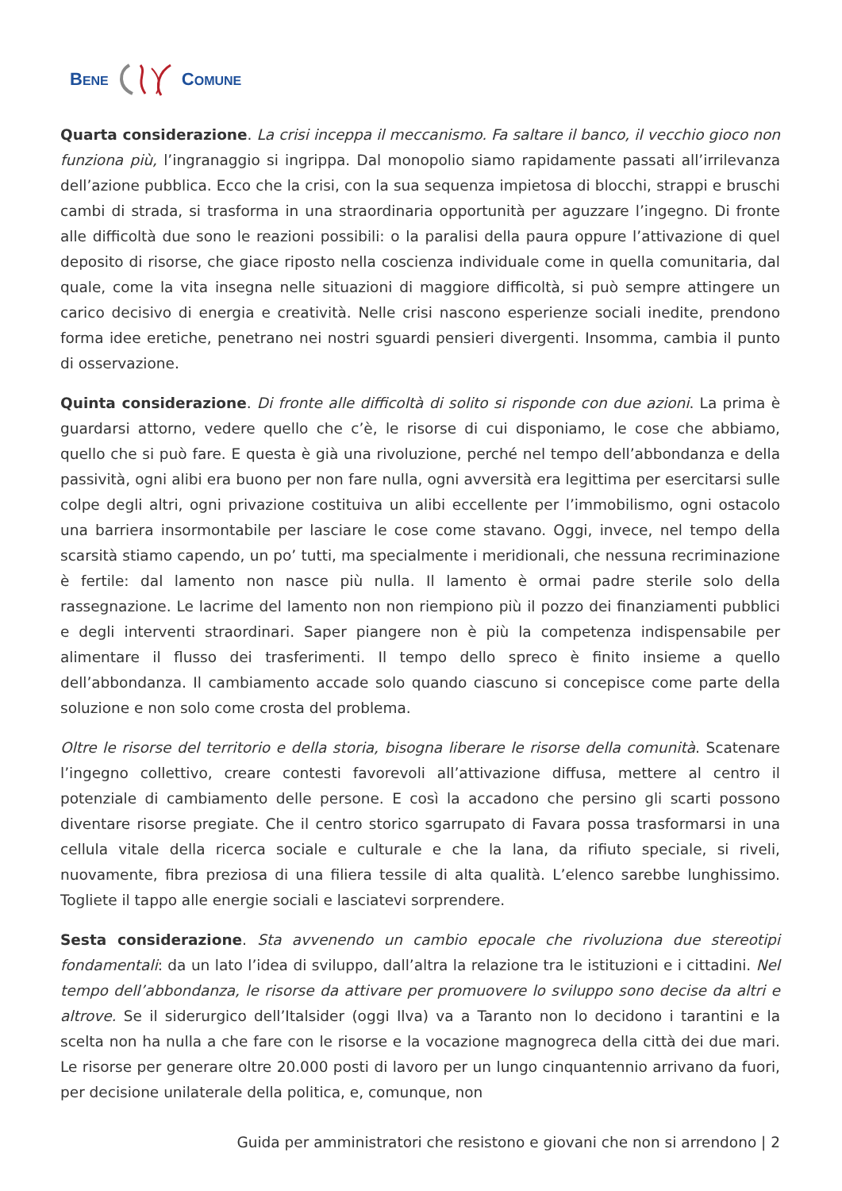BENE COMUNE
Quarta considerazione. La crisi inceppa il meccanismo. Fa saltare il banco, il vecchio gioco non funziona più, l’ingranaggio si ingrippa. Dal monopolio siamo rapidamente passati all’irrilevanza dell’azione pubblica. Ecco che la crisi, con la sua sequenza impietosa di blocchi, strappi e bruschi cambi di strada, si trasforma in una straordinaria opportunità per aguzzare l’ingegno. Di fronte alle difficoltà due sono le reazioni possibili: o la paralisi della paura oppure l’attivazione di quel deposito di risorse, che giace riposto nella coscienza individuale come in quella comunitaria, dal quale, come la vita insegna nelle situazioni di maggiore difficoltà, si può sempre attingere un carico decisivo di energia e creatività. Nelle crisi nascono esperienze sociali inedite, prendono forma idee eretiche, penetrano nei nostri sguardi pensieri divergenti. Insomma, cambia il punto di osservazione.
Quinta considerazione. Di fronte alle difficoltà di solito si risponde con due azioni. La prima è guardarsi attorno, vedere quello che c’è, le risorse di cui disponiamo, le cose che abbiamo, quello che si può fare. E questa è già una rivoluzione, perché nel tempo dell’abbondanza e della passività, ogni alibi era buono per non fare nulla, ogni avversità era legittima per esercitarsi sulle colpe degli altri, ogni privazione costituiva un alibi eccellente per l’immobilismo, ogni ostacolo una barriera insormontabile per lasciare le cose come stavano. Oggi, invece, nel tempo della scarsità stiamo capendo, un po’ tutti, ma specialmente i meridionali, che nessuna recriminazione è fertile: dal lamento non nasce più nulla. Il lamento è ormai padre sterile solo della rassegnazione. Le lacrime del lamento non non riempiono più il pozzo dei finanziamenti pubblici e degli interventi straordinari. Saper piangere non è più la competenza indispensabile per alimentare il flusso dei trasferimenti. Il tempo dello spreco è finito insieme a quello dell’abbondanza. Il cambiamento accade solo quando ciascuno si concepisce come parte della soluzione e non solo come crosta del problema.
Oltre le risorse del territorio e della storia, bisogna liberare le risorse della comunità. Scatenare l’ingegno collettivo, creare contesti favorevoli all’attivazione diffusa, mettere al centro il potenziale di cambiamento delle persone. E così la accadono che persino gli scarti possono diventare risorse pregiate. Che il centro storico sgarrupato di Favara possa trasformarsi in una cellula vitale della ricerca sociale e culturale e che la lana, da rifiuto speciale, si riveli, nuovamente, fibra preziosa di una filiera tessile di alta qualità. L’elenco sarebbe lunghissimo. Togliete il tappo alle energie sociali e lasciatevi sorprendere.
Sesta considerazione. Sta avvenendo un cambio epocale che rivoluziona due stereotipi fondamentali: da un lato l’idea di sviluppo, dall’altra la relazione tra le istituzioni e i cittadini. Nel tempo dell’abbondanza, le risorse da attivare per promuovere lo sviluppo sono decise da altri e altrove. Se il siderurgico dell’Italsider (oggi Ilva) va a Taranto non lo decidono i tarantini e la scelta non ha nulla a che fare con le risorse e la vocazione magnogreca della città dei due mari. Le risorse per generare oltre 20.000 posti di lavoro per un lungo cinquantennio arrivano da fuori, per decisione unilaterale della politica, e, comunque, non
Guida per amministratori che resistono e giovani che non si arrendono | 2